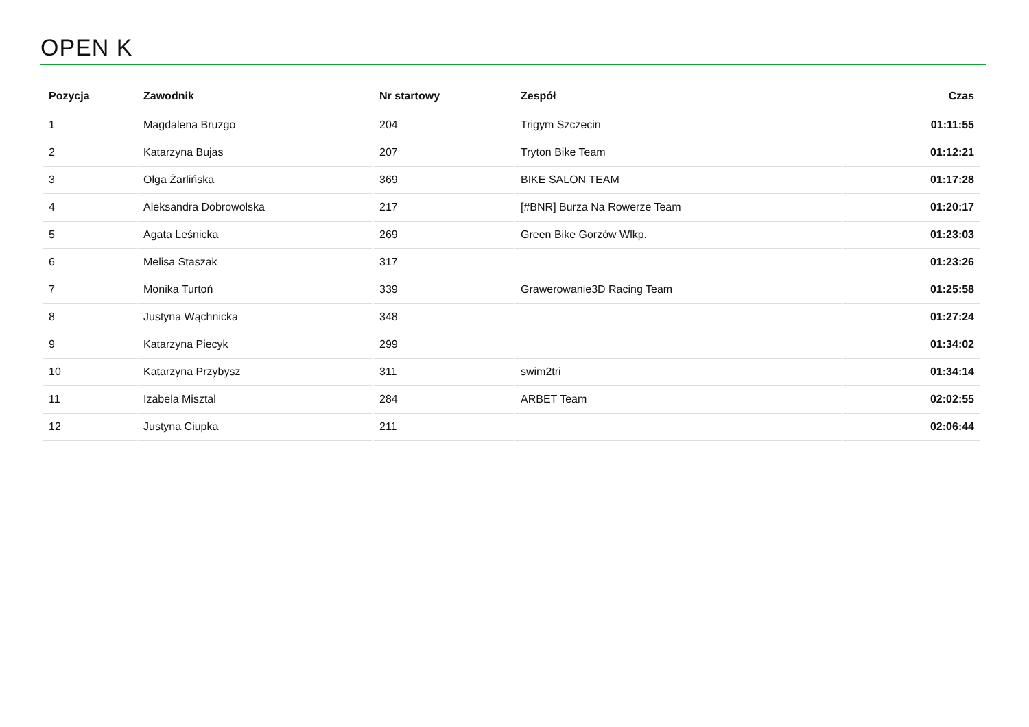OPEN K
| Pozycja | Zawodnik | Nr startowy | Zespół | Czas |
| --- | --- | --- | --- | --- |
| 1 | Magdalena Bruzgo | 204 | Trigym Szczecin | 01:11:55 |
| 2 | Katarzyna Bujas | 207 | Tryton Bike Team | 01:12:21 |
| 3 | Olga Żarlińska | 369 | BIKE SALON TEAM | 01:17:28 |
| 4 | Aleksandra Dobrowolska | 217 | [#BNR] Burza Na Rowerze Team | 01:20:17 |
| 5 | Agata Leśnicka | 269 | Green Bike Gorzów Wlkp. | 01:23:03 |
| 6 | Melisa Staszak | 317 | | 01:23:26 |
| 7 | Monika Turtoń | 339 | Grawerowanie3D Racing Team | 01:25:58 |
| 8 | Justyna Wąchnicka | 348 | | 01:27:24 |
| 9 | Katarzyna Piecyk | 299 | | 01:34:02 |
| 10 | Katarzyna Przybysz | 311 | swim2tri | 01:34:14 |
| 11 | Izabela Misztal | 284 | ARBET Team | 02:02:55 |
| 12 | Justyna Ciupka | 211 | | 02:06:44 |